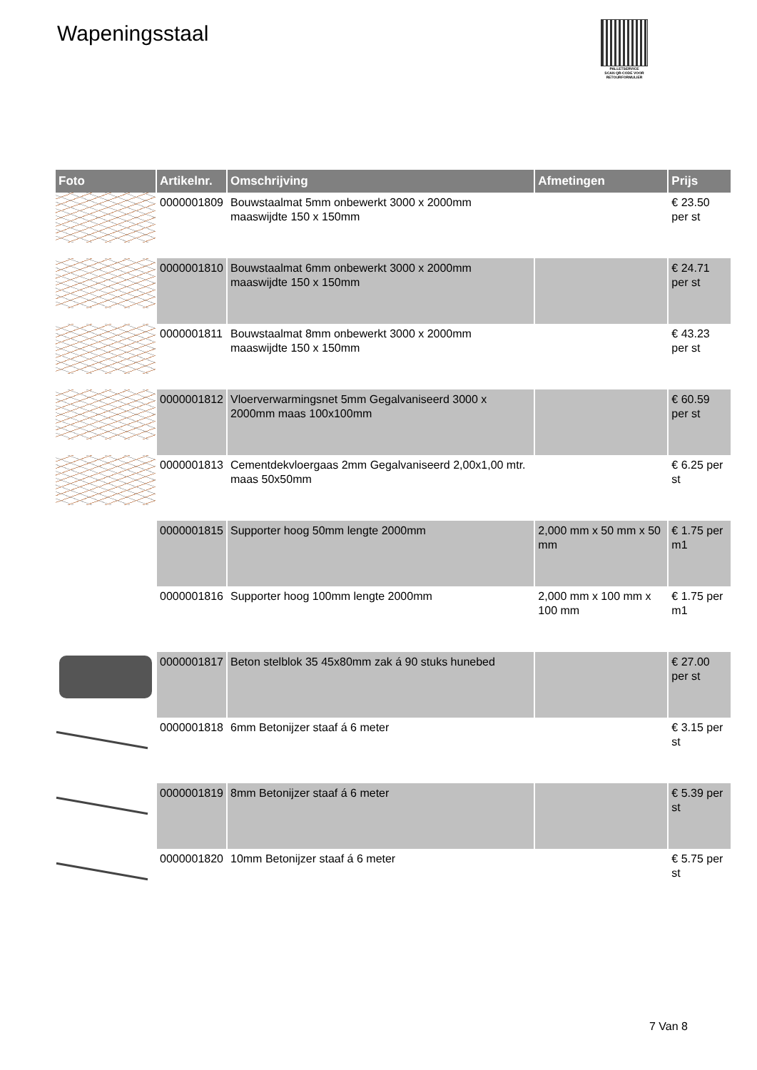Wapeningsstaal
PALLETSERVICE
SCAN QR-CODE VOOR RETOURFORMULIER
| Foto | Artikelnr. | Omschrijving | Afmetingen | Prijs |
| --- | --- | --- | --- | --- |
| | 0000001809 | Bouwstaalmat 5mm onbewerkt 3000 x 2000mm maaswijdte 150 x 150mm | | € 23.50 per st |
| | 0000001810 | Bouwstaalmat 6mm onbewerkt 3000 x 2000mm maaswijdte 150 x 150mm | | € 24.71 per st |
| | 0000001811 | Bouwstaalmat 8mm onbewerkt 3000 x 2000mm maaswijdte 150 x 150mm | | € 43.23 per st |
| | 0000001812 | Vloerverwarmingsnet 5mm Gegalvaniseerd 3000 x 2000mm maas 100x100mm | | € 60.59 per st |
| | 0000001813 | Cementdekvloergaas 2mm Gegalvaniseerd 2,00x1,00 mtr. maas 50x50mm | | € 6.25 per st |
| | 0000001815 | Supporter hoog 50mm lengte 2000mm | 2,000 mm x 50 mm x 50 mm | € 1.75 per m1 |
| | 0000001816 | Supporter hoog 100mm lengte 2000mm | 2,000 mm x 100 mm x 100 mm | € 1.75 per m1 |
| | 0000001817 | Beton stelblok 35 45x80mm zak á 90 stuks hunebed | | € 27.00 per st |
| | 0000001818 | 6mm Betonijzer staaf á 6 meter | | € 3.15 per st |
| | 0000001819 | 8mm Betonijzer staaf á 6 meter | | € 5.39 per st |
| | 0000001820 | 10mm Betonijzer staaf á 6 meter | | € 5.75 per st |
7 Van 8